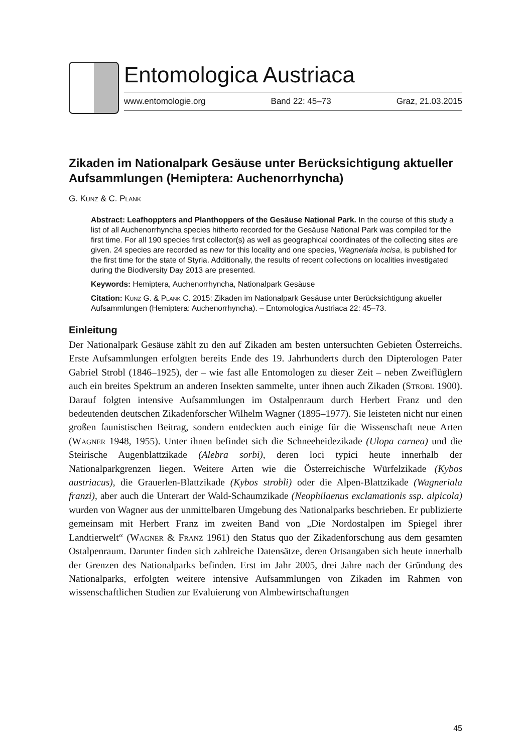Entomologica Austriaca
www.entomologie.org Band 22: 45–73 Graz, 21.03.2015
Zikaden im Nationalpark Gesäuse unter Berücksichtigung aktueller Aufsammlungen (Hemiptera: Auchenorrhyncha)
G. Kunz & C. Plank
Abstract: Leafhoppters and Planthoppers of the Gesäuse National Park. In the course of this study a list of all Auchenorrhyncha species hitherto recorded for the Gesäuse National Park was compiled for the first time. For all 190 species first collector(s) as well as geographical coordinates of the collecting sites are given. 24 species are recorded as new for this locality and one species, Wagneriala incisa, is published for the first time for the state of Styria. Additionally, the results of recent collections on localities investigated during the Biodiversity Day 2013 are presented.
Keywords: Hemiptera, Auchenorrhyncha, Nationalpark Gesäuse
Citation: Kunz G. & Plank C. 2015: Zikaden im Nationalpark Gesäuse unter Berücksichtigung akueller Aufsammlungen (Hemiptera: Auchenorrhyncha). – Entomologica Austriaca 22: 45–73.
Einleitung
Der Nationalpark Gesäuse zählt zu den auf Zikaden am besten untersuchten Gebieten Österreichs. Erste Aufsammlungen erfolgten bereits Ende des 19. Jahrhunderts durch den Dipterologen Pater Gabriel Strobl (1846–1925), der – wie fast alle Entomologen zu dieser Zeit – neben Zweiflüglern auch ein breites Spektrum an anderen Insekten sammelte, unter ihnen auch Zikaden (Strobl 1900). Darauf folgten intensive Aufsammlungen im Ostalpenraum durch Herbert Franz und den bedeutenden deutschen Zikadenforscher Wilhelm Wagner (1895–1977). Sie leisteten nicht nur einen großen faunistischen Beitrag, sondern entdeckten auch einige für die Wissenschaft neue Arten (Wagner 1948, 1955). Unter ihnen befindet sich die Schneeheidezikade (Ulopa carnea) und die Steirische Augenblattzikade (Alebra sorbi), deren loci typici heute innerhalb der Nationalparkgrenzen liegen. Weitere Arten wie die Österreichische Würfelzikade (Kybos austriacus), die Grauerlen-Blattzikade (Kybos strobli) oder die Alpen-Blattzikade (Wagneriala franzi), aber auch die Unterart der Wald-Schaumzikade (Neophilaenus exclamationis ssp. alpicola) wurden von Wagner aus der unmittelbaren Umgebung des Nationalparks beschrieben. Er publizierte gemeinsam mit Herbert Franz im zweiten Band von „Die Nordostalpen im Spiegel ihrer Landtierwelt“ (Wagner & Franz 1961) den Status quo der Zikadenforschung aus dem gesamten Ostalpenraum. Darunter finden sich zahlreiche Datensätze, deren Ortsangaben sich heute innerhalb der Grenzen des Nationalparks befinden. Erst im Jahr 2005, drei Jahre nach der Gründung des Nationalparks, erfolgten weitere intensive Aufsammlungen von Zikaden im Rahmen von wissenschaftlichen Studien zur Evaluierung von Almbewirtschaftungen
45